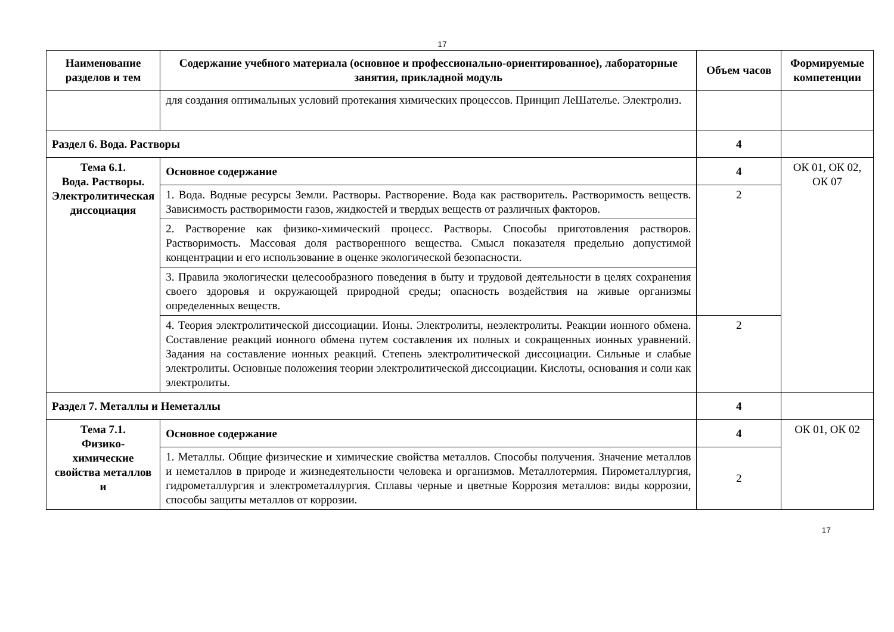17
| Наименование разделов и тем | Содержание учебного материала (основное и профессионально-ориентированное), лабораторные занятия, прикладной модуль | Объем часов | Формируемые компетенции |
| --- | --- | --- | --- |
| | для создания оптимальных условий протекания химических процессов. Принцип ЛеШателье. Электролиз. | | |
| Раздел 6. Вода. Растворы | | 4 | |
| Тема 6.1. Вода. Растворы. Электролитическая диссоциация | Основное содержание | 4 | ОК 01, ОК 02, ОК 07 |
| | 1. Вода. Водные ресурсы Земли. Растворы. Растворение. Вода как растворитель. Растворимость веществ. Зависимость растворимости газов, жидкостей и твердых веществ от различных факторов. | 2 | |
| | 2. Растворение как физико-химический процесс. Растворы. Способы приготовления растворов. Растворимость. Массовая доля растворенного вещества. Смысл показателя предельно допустимой концентрации и его использование в оценке экологической безопасности. | | |
| | 3. Правила экологически целесообразного поведения в быту и трудовой деятельности в целях сохранения своего здоровья и окружающей природной среды; опасность воздействия на живые организмы определенных веществ. | | |
| | 4. Теория электролитической диссоциации. Ионы. Электролиты, неэлектролиты. Реакции ионного обмена. Составление реакций ионного обмена путем составления их полных и сокращенных ионных уравнений. Задания на составление ионных реакций. Степень электролитической диссоциации. Сильные и слабые электролиты. Основные положения теории электролитической диссоциации. Кислоты, основания и соли как электролиты. | 2 | |
| Раздел 7. Металлы и Неметаллы | | 4 | |
| Тема 7.1. Физико-химические свойства металлов и | Основное содержание | 4 | ОК 01, ОК 02 |
| | 1. Металлы. Общие физические и химические свойства металлов. Способы получения. Значение металлов и неметаллов в природе и жизнедеятельности человека и организмов. Металлотермия. Пирометаллургия, гидрометаллургия и электрометаллургия. Сплавы черные и цветные Коррозия металлов: виды коррозии, способы защиты металлов от коррозии. | 2 | |
17